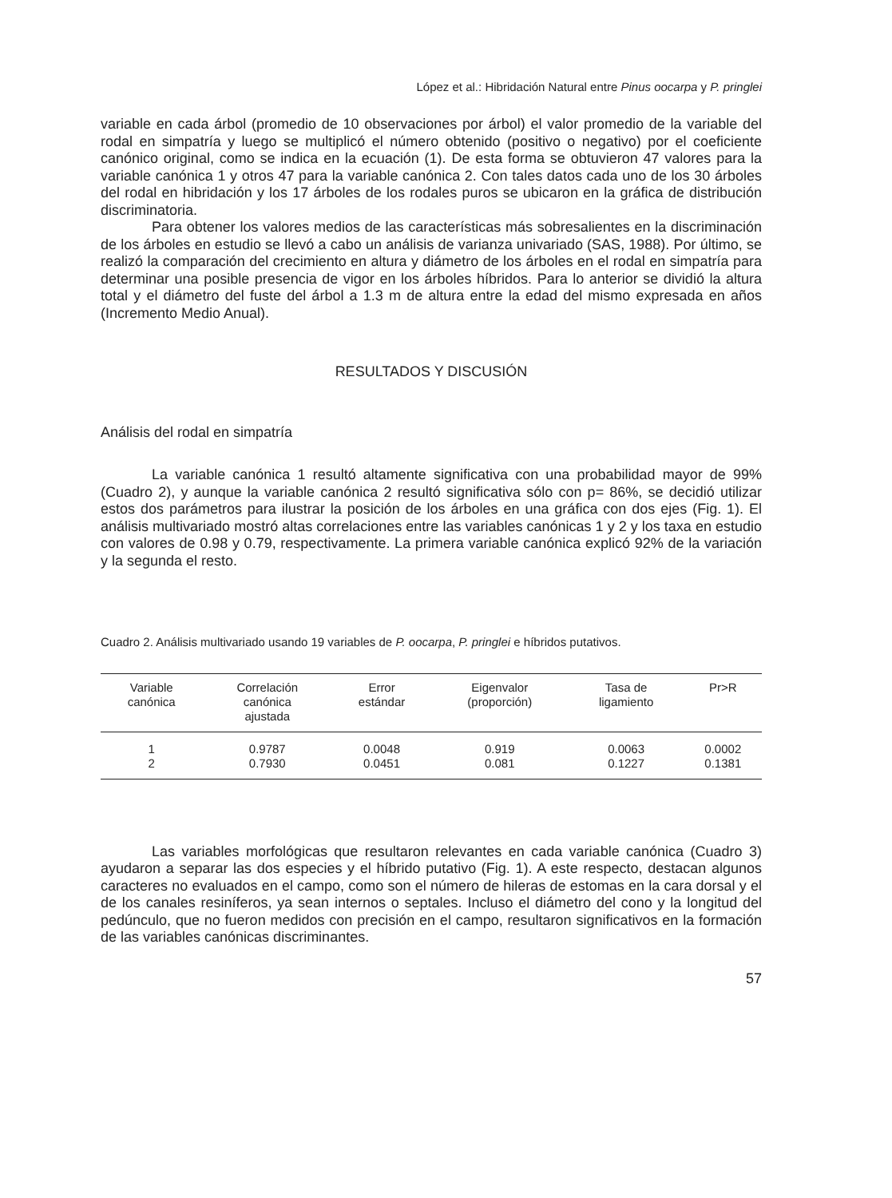López et al.: Hibridación Natural entre Pinus oocarpa y P. pringlei
variable en cada árbol (promedio de 10 observaciones por árbol) el valor promedio de la variable del rodal en simpatría y luego se multiplicó el número obtenido (positivo o negativo) por el coeficiente canónico original, como se indica en la ecuación (1). De esta forma se obtuvieron 47 valores para la variable canónica 1 y otros 47 para la variable canónica 2. Con tales datos cada uno de los 30 árboles del rodal en hibridación y los 17 árboles de los rodales puros se ubicaron en la gráfica de distribución discriminatoria.
Para obtener los valores medios de las características más sobresalientes en la discriminación de los árboles en estudio se llevó a cabo un análisis de varianza univariado (SAS, 1988). Por último, se realizó la comparación del crecimiento en altura y diámetro de los árboles en el rodal en simpatría para determinar una posible presencia de vigor en los árboles híbridos. Para lo anterior se dividió la altura total y el diámetro del fuste del árbol a 1.3 m de altura entre la edad del mismo expresada en años (Incremento Medio Anual).
RESULTADOS Y DISCUSIÓN
Análisis del rodal en simpatría
La variable canónica 1 resultó altamente significativa con una probabilidad mayor de 99% (Cuadro 2), y aunque la variable canónica 2 resultó significativa sólo con p= 86%, se decidió utilizar estos dos parámetros para ilustrar la posición de los árboles en una gráfica con dos ejes (Fig. 1). El análisis multivariado mostró altas correlaciones entre las variables canónicas 1 y 2 y los taxa en estudio con valores de 0.98 y 0.79, respectivamente. La primera variable canónica explicó 92% de la variación y la segunda el resto.
Cuadro 2. Análisis multivariado usando 19 variables de P. oocarpa, P. pringlei e híbridos putativos.
| Variable canónica | Correlación canónica ajustada | Error estándar | Eigenvalor (proporción) | Tasa de ligamiento | Pr>R |
| --- | --- | --- | --- | --- | --- |
| 1 | 0.9787 | 0.0048 | 0.919 | 0.0063 | 0.0002 |
| 2 | 0.7930 | 0.0451 | 0.081 | 0.1227 | 0.1381 |
Las variables morfológicas que resultaron relevantes en cada variable canónica (Cuadro 3) ayudaron a separar las dos especies y el híbrido putativo (Fig. 1). A este respecto, destacan algunos caracteres no evaluados en el campo, como son el número de hileras de estomas en la cara dorsal y el de los canales resiníferos, ya sean internos o septales. Incluso el diámetro del cono y la longitud del pedúnculo, que no fueron medidos con precisión en el campo, resultaron significativos en la formación de las variables canónicas discriminantes.
57